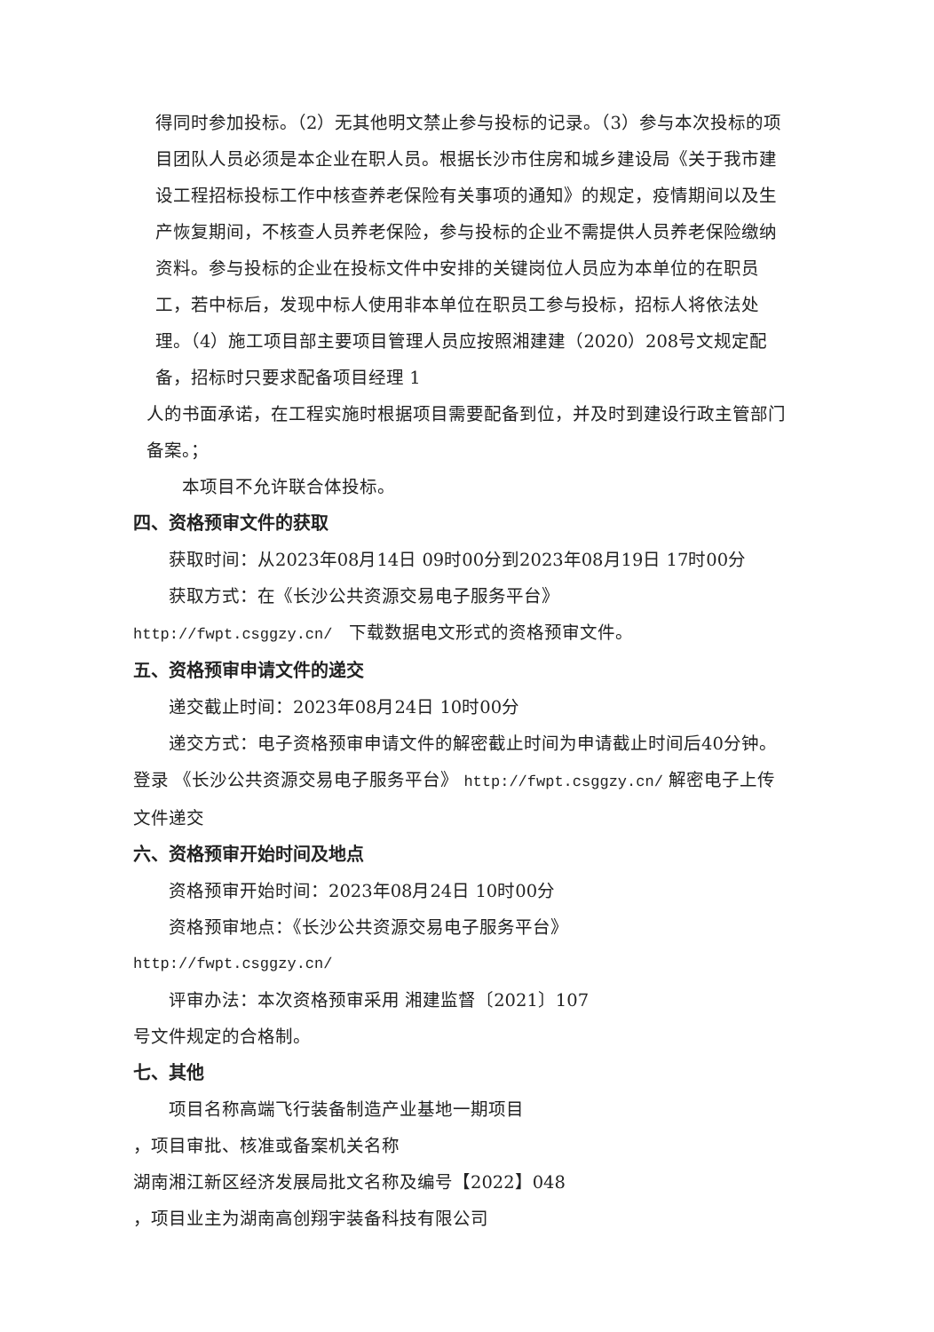得同时参加投标。（2）无其他明文禁止参与投标的记录。（3）参与本次投标的项目团队人员必须是本企业在职人员。根据长沙市住房和城乡建设局《关于我市建设工程招标投标工作中核查养老保险有关事项的通知》的规定，疫情期间以及生产恢复期间，不核查人员养老保险，参与投标的企业不需提供人员养老保险缴纳资料。参与投标的企业在投标文件中安排的关键岗位人员应为本单位的在职员工，若中标后，发现中标人使用非本单位在职员工参与投标，招标人将依法处理。（4）施工项目部主要项目管理人员应按照湘建建（2020）208号文规定配备，招标时只要求配备项目经理 1
人的书面承诺，在工程实施时根据项目需要配备到位，并及时到建设行政主管部门备案。；
本项目不允许联合体投标。
四、资格预审文件的获取
获取时间：从2023年08月14日 09时00分到2023年08月19日 17时00分
获取方式：在《长沙公共资源交易电子服务平台》
http://fwpt.csggzy.cn/ 下载数据电文形式的资格预审文件。
五、资格预审申请文件的递交
递交截止时间：2023年08月24日 10时00分
递交方式：电子资格预审申请文件的解密截止时间为申请截止时间后40分钟。登录 《长沙公共资源交易电子服务平台》 http://fwpt.csggzy.cn/ 解密电子上传文件递交
六、资格预审开始时间及地点
资格预审开始时间：2023年08月24日 10时00分
资格预审地点：《长沙公共资源交易电子服务平台》
http://fwpt.csggzy.cn/
评审办法：本次资格预审采用 湘建监督〔2021〕107
号文件规定的合格制。
七、其他
项目名称高端飞行装备制造产业基地一期项目
，项目审批、核准或备案机关名称
湖南湘江新区经济发展局批文名称及编号【2022】048
，项目业主为湖南高创翔宇装备科技有限公司